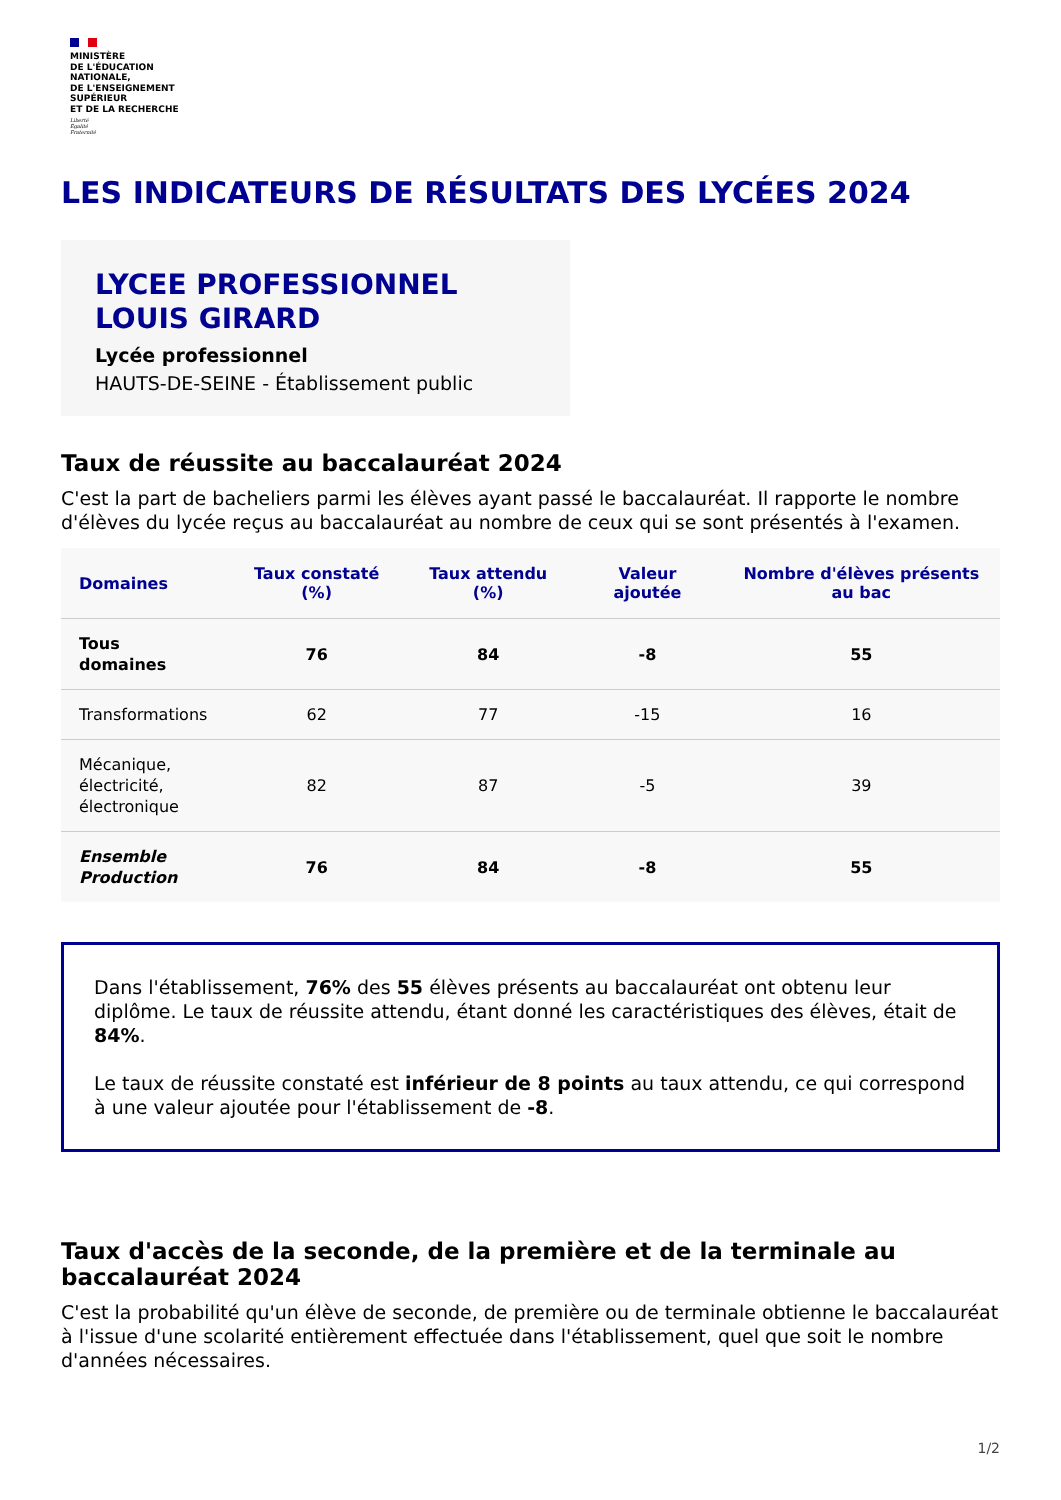MINISTÈRE
DE L'ÉDUCATION
NATIONALE,
DE L'ENSEIGNEMENT
SUPÉRIEUR
ET DE LA RECHERCHE
Liberté
Égalité
Fraternité
LES INDICATEURS DE RÉSULTATS DES LYCÉES 2024
LYCEE PROFESSIONNEL
LOUIS GIRARD
Lycée professionnel
HAUTS-DE-SEINE - Établissement public
Taux de réussite au baccalauréat 2024
C'est la part de bacheliers parmi les élèves ayant passé le baccalauréat. Il rapporte le nombre d'élèves du lycée reçus au baccalauréat au nombre de ceux qui se sont présentés à l'examen.
| Domaines | Taux constaté (%) | Taux attendu (%) | Valeur ajoutée | Nombre d'élèves présents au bac |
| --- | --- | --- | --- | --- |
| Tous domaines | 76 | 84 | -8 | 55 |
| Transformations | 62 | 77 | -15 | 16 |
| Mécanique, électricité, électronique | 82 | 87 | -5 | 39 |
| Ensemble Production | 76 | 84 | -8 | 55 |
Dans l'établissement, 76% des 55 élèves présents au baccalauréat ont obtenu leur diplôme. Le taux de réussite attendu, étant donné les caractéristiques des élèves, était de 84%.
Le taux de réussite constaté est inférieur de 8 points au taux attendu, ce qui correspond à une valeur ajoutée pour l'établissement de -8.
Taux d'accès de la seconde, de la première et de la terminale au baccalauréat 2024
C'est la probabilité qu'un élève de seconde, de première ou de terminale obtienne le baccalauréat à l'issue d'une scolarité entièrement effectuée dans l'établissement, quel que soit le nombre d'années nécessaires.
1/2